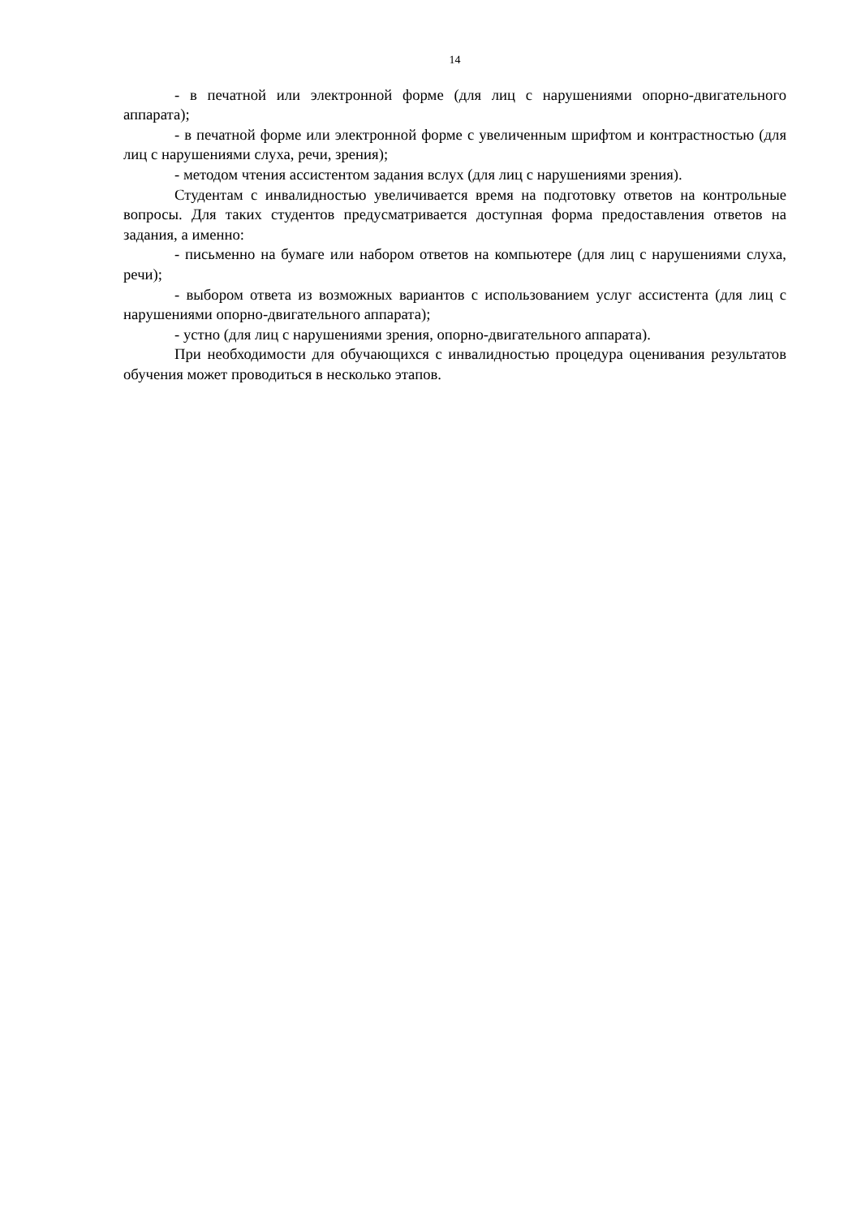14
- в печатной или электронной форме (для лиц с нарушениями опорно-двигательного аппарата);
- в печатной форме или электронной форме с увеличенным шрифтом и контрастностью (для лиц с нарушениями слуха, речи, зрения);
- методом чтения ассистентом задания вслух (для лиц с нарушениями зрения).
Студентам с инвалидностью увеличивается время на подготовку ответов на контрольные вопросы. Для таких студентов предусматривается доступная форма предоставления ответов на задания, а именно:
- письменно на бумаге или набором ответов на компьютере (для лиц с нарушениями слуха, речи);
- выбором ответа из возможных вариантов с использованием услуг ассистента (для лиц с нарушениями опорно-двигательного аппарата);
- устно (для лиц с нарушениями зрения, опорно-двигательного аппарата).
При необходимости для обучающихся с инвалидностью процедура оценивания результатов обучения может проводиться в несколько этапов.